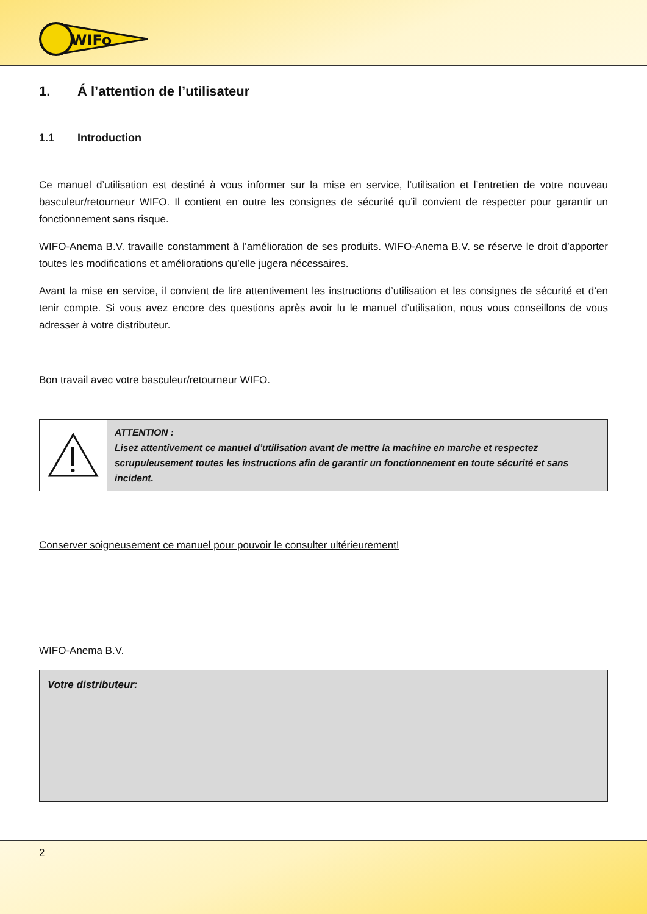WIFo
1. Á l’attention de l’utilisateur
1.1 Introduction
Ce manuel d’utilisation est destiné à vous informer sur la mise en service, l’utilisation et l’entretien de votre nouveau basculeur/retourneur WIFO. Il contient en outre les consignes de sécurité qu’il convient de respecter pour garantir un fonctionnement sans risque.
WIFO-Anema B.V. travaille constamment à l’amélioration de ses produits. WIFO-Anema B.V. se réserve le droit d’apporter toutes les modifications et améliorations qu’elle jugera nécessaires.
Avant la mise en service, il convient de lire attentivement les instructions d’utilisation et les consignes de sécurité et d’en tenir compte. Si vous avez encore des questions après avoir lu le manuel d’utilisation, nous vous conseillons de vous adresser à votre distributeur.
Bon travail avec votre basculeur/retourneur WIFO.
ATTENTION :
Lisez attentivement ce manuel d’utilisation avant de mettre la machine en marche et respectez scrupuleusement toutes les instructions afin de garantir un fonctionnement en toute sécurité et sans incident.
Conserver soigneusement ce manuel pour pouvoir le consulter ultérieurement!
WIFO-Anema B.V.
Votre distributeur:
2